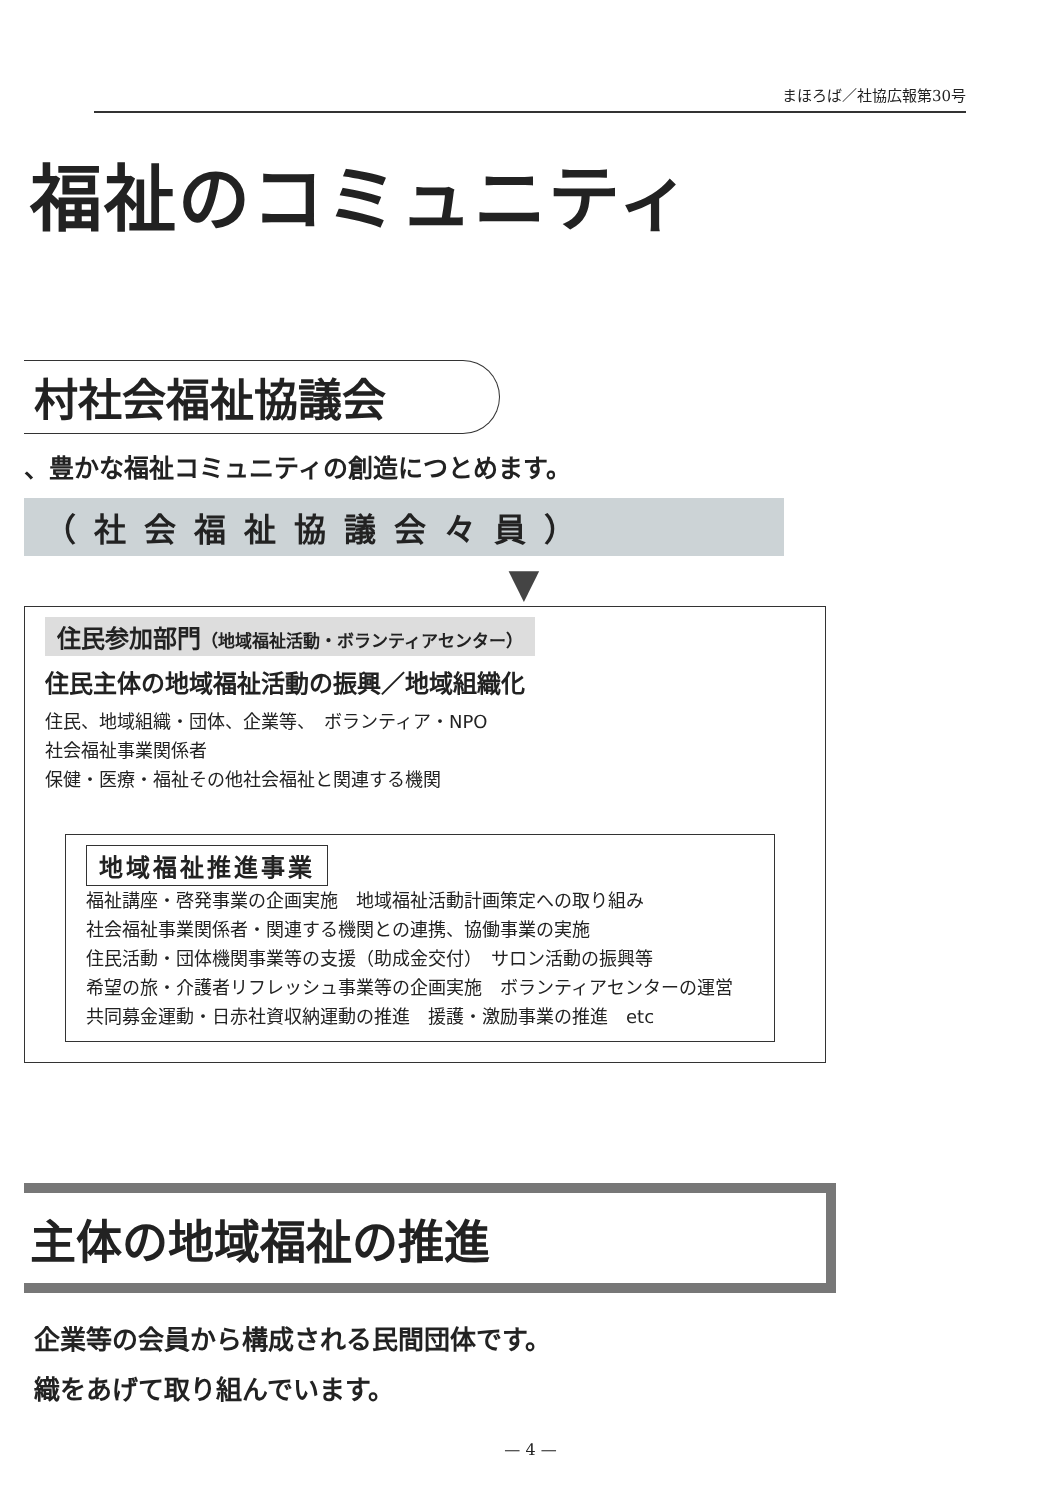まほろば／社協広報第30号
福祉のコミュニティ
村社会福祉協議会
、豊かな福祉コミュニティの創造につとめます。
（社会福祉協議会々員）
▼
住民参加部門（地域福祉活動・ボランティアセンター）
住民主体の地域福祉活動の振興／地域組織化
住民、地域組織・団体、企業等、　ボランティア・NPO
社会福祉事業関係者
保健・医療・福祉その他社会福祉と関連する機関
地域福祉推進事業
福祉講座・啓発事業の企画実施　地域福祉活動計画策定への取り組み
社会福祉事業関係者・関連する機関との連携、協働事業の実施
住民活動・団体機関事業等の支援（助成金交付）　サロン活動の振興等
希望の旅・介護者リフレッシュ事業等の企画実施　ボランティアセンターの運営
共同募金運動・日赤社資収納運動の推進　援護・激励事業の推進　etc
主体の地域福祉の推進
企業等の会員から構成される民間団体です。
織をあげて取り組んでいます。
— 4 —